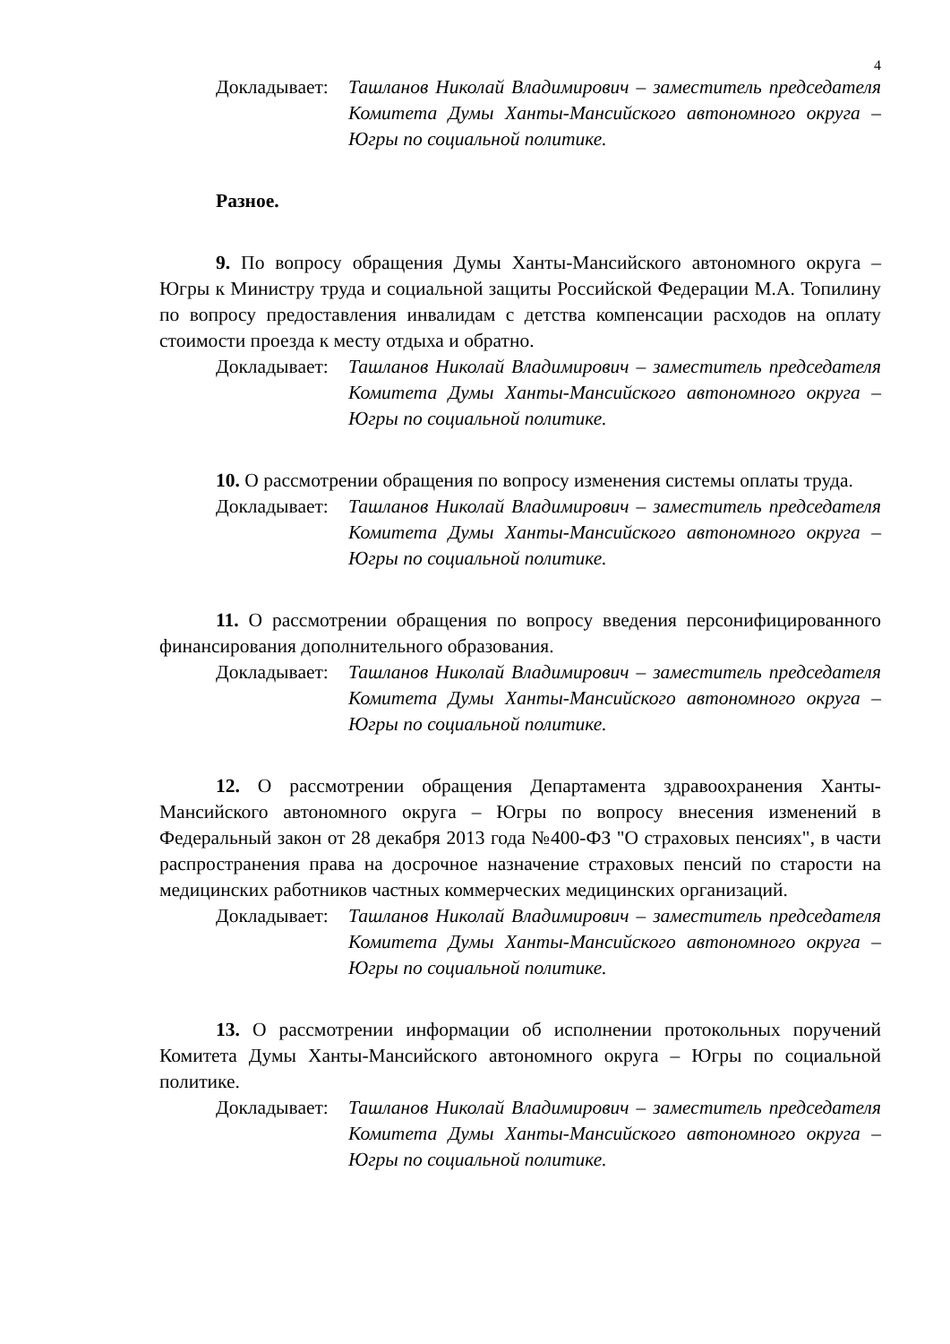4
Докладывает:
Ташланов Николай Владимирович – заместитель председателя Комитета Думы Ханты-Мансийского автономного округа – Югры по социальной политике.
Разное.
9. По вопросу обращения Думы Ханты-Мансийского автономного округа – Югры к Министру труда и социальной защиты Российской Федерации М.А. Топилину по вопросу предоставления инвалидам с детства компенсации расходов на оплату стоимости проезда к месту отдыха и обратно.
Докладывает:
Ташланов Николай Владимирович – заместитель председателя Комитета Думы Ханты-Мансийского автономного округа – Югры по социальной политике.
10. О рассмотрении обращения по вопросу изменения системы оплаты труда.
Докладывает:
Ташланов Николай Владимирович – заместитель председателя Комитета Думы Ханты-Мансийского автономного округа – Югры по социальной политике.
11. О рассмотрении обращения по вопросу введения персонифицированного финансирования дополнительного образования.
Докладывает:
Ташланов Николай Владимирович – заместитель председателя Комитета Думы Ханты-Мансийского автономного округа – Югры по социальной политике.
12. О рассмотрении обращения Департамента здравоохранения Ханты-Мансийского автономного округа – Югры по вопросу внесения изменений в Федеральный закон от 28 декабря 2013 года №400-ФЗ "О страховых пенсиях", в части распространения права на досрочное назначение страховых пенсий по старости на медицинских работников частных коммерческих медицинских организаций.
Докладывает:
Ташланов Николай Владимирович – заместитель председателя Комитета Думы Ханты-Мансийского автономного округа – Югры по социальной политике.
13. О рассмотрении информации об исполнении протокольных поручений Комитета Думы Ханты-Мансийского автономного округа – Югры по социальной политике.
Докладывает:
Ташланов Николай Владимирович – заместитель председателя Комитета Думы Ханты-Мансийского автономного округа – Югры по социальной политике.